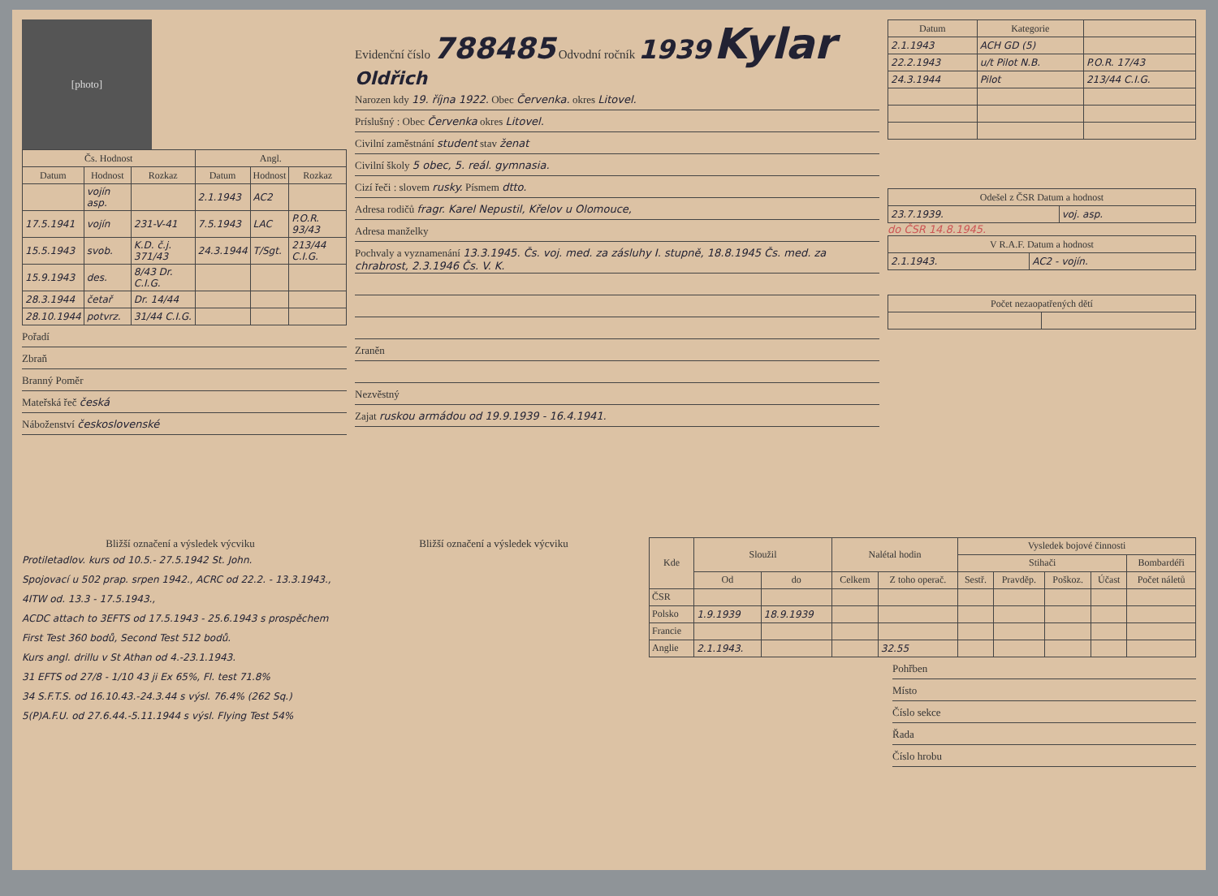[photo]
| Čs. Hodnost | | | Angl. | | |
| --- | --- | --- | --- | --- | --- |
| Datum | Hodnost | Rozkaz | Datum | Hodnost | Rozkaz |
| | vojín asp. | | 2.1.1943 | AC2 | |
| 17.5.1941 | vojín | 231-V-41 | 7.5.1943 | LAC | P.O.R. 93/43 |
| 15.5.1943 | svob. | K.D. č.j. 371/43 | 24.3.1944 | T/Sgt. | 213/44 C.I.G. |
| 15.9.1943 | des. | 8/43 Dr. C.I.G. | | | |
| 28.3.1944 | četař | Dr. 14/44 | | | |
| 28.10.1944 | potvrz. | 31/44 C.I.G. | | | |
Pořadí
Zbraň
Branný Poměr
Mateřská řeč česká
Náboženství československé
Evidenční číslo 788485 Odvodní ročník 1939 Kylar Oldřich
Narozen kdy 19. října 1922. Obec Červenka. okres Litovel.
Príslušný : Obec Červenka okres Litovel.
Civilní zaměstnání student stav ženat
Civilní školy 5 obec, 5. reál. gymnasia.
Cizí řeči : slovem rusky. Písmem dtto.
Adresa rodičů fragr. Karel Nepustil, Křelov u Olomouce,
Adresa manželky
Pochvaly a vyznamenání 13.3.1945. Čs. voj. med. za zásluhy I. stupně, 18.8.1945 Čs. med. za chrabrost, 2.3.1946 Čs. V. K.
Zraněn
Nezvěstný
Zajat ruskou armádou od 19.9.1939 - 16.4.1941.
| Datum | Kategorie | |
| --- | --- | --- |
| 2.1.1943 | ACH GD (5) | |
| 22.2.1943 | u/t Pilot N.B. | P.O.R. 17/43 |
| 24.3.1944 | Pilot | 213/44 C.I.G. |
| Odešel z ČSR Datum a hodnost | |
| --- | --- |
| 23.7.1939. | voj. asp. |
do ČSR 14.8.1945.
| V R.A.F. Datum a hodnost | |
| --- | --- |
| 2.1.1943. | AC2 - vojín. |
| Počet nezaopatřených dětí | |
| --- | --- |
Bližší označení a výsledek výcviku
Protiletadlov. kurs od 10.5.- 27.5.1942 St. John.
Spojovací u 502 prap. srpen 1942., ACRC od 22.2. - 13.3.1943., 4ITW od. 13.3 - 17.5.1943.,
ACDC attach to 3EFTS od 17.5.1943 - 25.6.1943 s prospěchem First Test 360 bodů, Second Test 512 bodů.
Kurs angl. drillu v St Athan od 4.-23.1.1943.
31 EFTS od 27/8 - 1/10 43 ji Ex 65%, Fl. test 71.8%
34 S.F.T.S. od 16.10.43.-24.3.44 s výsl. 76.4% (262 Sq.)
5(P)A.F.U. od 27.6.44.-5.11.1944 s výsl. Flying Test 54%
Bližší označení a výsledek výcviku
| Kde | Sloužil | | Nalétal hodin | | Vysledek bojové činnosti | | | | |
| --- | --- | --- | --- | --- | --- | --- | --- | --- | --- |
| | | | | | Stihači | | | | Bombardéři |
| | Od | do | Celkem | Z toho operač. | Sestř. | Pravděp. | Poškoz. | Účast | Počet náletů |
| ČSR | | | | | | | | | |
| Polsko | 1.9.1939 | 18.9.1939 | | | | | | | |
| Francie | | | | | | | | | |
| Anglie | 2.1.1943. | | | 32.55 | | | | | |
Pohřben
Místo
Číslo sekce
Řada
Číslo hrobu